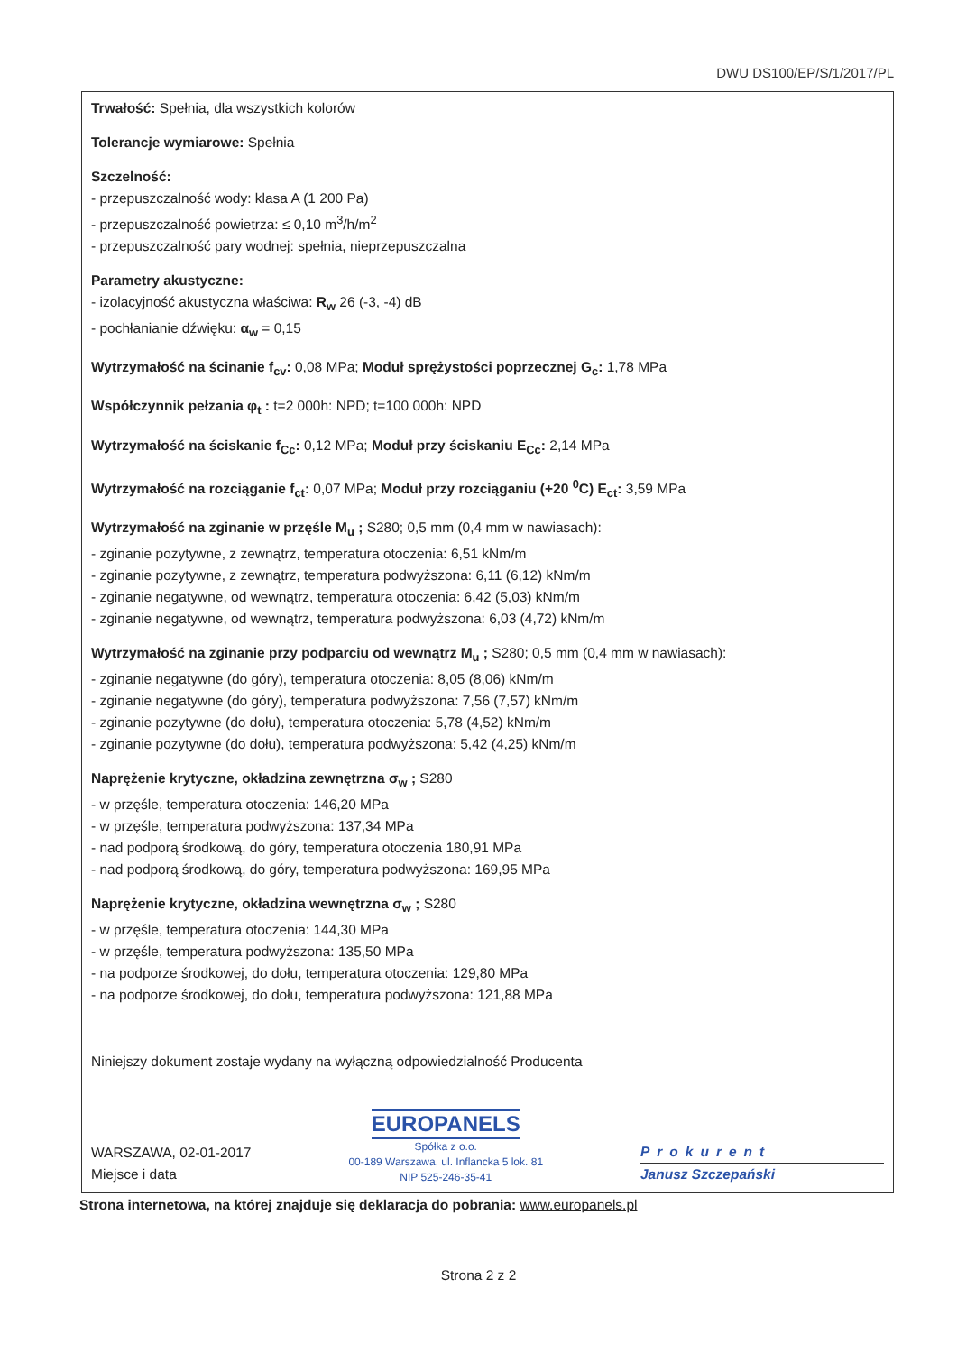DWU DS100/EP/S/1/2017/PL
Trwałość: Spełnia, dla wszystkich kolorów
Tolerancje wymiarowe: Spełnia
Szczelność:
- przepuszczalność wody: klasa A (1 200 Pa)
- przepuszczalność powietrza: ≤ 0,10 m<sup>3</sup>/h/m<sup>2</sup>
- przepuszczalność pary wodnej: spełnia, nieprzepuszczalna
Parametry akustyczne:
- izolacyjność akustyczna właściwa: R<sub>w</sub> 26 (-3, -4) dB
- pochłanianie dźwięku: α<sub>w</sub> = 0,15
Wytrzymałość na ścinanie f<sub>cv</sub>: 0,08 MPa; Moduł sprężystości poprzecznej G<sub>c</sub>: 1,78 MPa
Współczynnik pełzania φ<sub>t</sub> : t=2 000h: NPD; t=100 000h: NPD
Wytrzymałość na ściskanie f<sub>Cc</sub>: 0,12 MPa; Moduł przy ściskaniu E<sub>Cc</sub>: 2,14 MPa
Wytrzymałość na rozciąganie f<sub>ct</sub>: 0,07 MPa; Moduł przy rozciąganiu (+20 <sup>0</sup>C) E<sub>ct</sub>: 3,59 MPa
Wytrzymałość na zginanie w przęśle M<sub>u</sub> ; S280; 0,5 mm (0,4 mm w nawiasach):
- zginanie pozytywne, z zewnątrz, temperatura otoczenia: 6,51 kNm/m
- zginanie pozytywne, z zewnątrz, temperatura podwyższona: 6,11 (6,12) kNm/m
- zginanie negatywne, od wewnątrz, temperatura otoczenia: 6,42 (5,03) kNm/m
- zginanie negatywne, od wewnątrz, temperatura podwyższona: 6,03 (4,72) kNm/m
Wytrzymałość na zginanie przy podparciu od wewnątrz M<sub>u</sub> ; S280; 0,5 mm (0,4 mm w nawiasach):
- zginanie negatywne (do góry), temperatura otoczenia: 8,05 (8,06) kNm/m
- zginanie negatywne (do góry), temperatura podwyższona: 7,56 (7,57) kNm/m
- zginanie pozytywne (do dołu), temperatura otoczenia: 5,78 (4,52) kNm/m
- zginanie pozytywne (do dołu), temperatura podwyższona: 5,42 (4,25) kNm/m
Naprężenie krytyczne, okładzina zewnętrzna σ<sub>w</sub> ; S280
- w przęśle, temperatura otoczenia: 146,20 MPa
- w przęśle, temperatura podwyższona: 137,34 MPa
- nad podporą środkową, do góry, temperatura otoczenia 180,91 MPa
- nad podporą środkową, do góry, temperatura podwyższona: 169,95 MPa
Naprężenie krytyczne, okładzina wewnętrzna σ<sub>w</sub> ; S280
- w przęśle, temperatura otoczenia: 144,30 MPa
- w przęśle, temperatura podwyższona: 135,50 MPa
- na podporze środkowej, do dołu, temperatura otoczenia: 129,80 MPa
- na podporze środkowej, do dołu, temperatura podwyższona: 121,88 MPa
Niniejszy dokument zostaje wydany na wyłączną odpowiedzialność Producenta
WARSZAWA, 02-01-2017
Miejsce i data
EUROPANELS
Spółka z o.o.
00-189 Warszawa, ul. Inflancka 5 lok. 81
NIP 525-246-35-41
Prokurent
Janusz Szczepański
Strona internetowa, na której znajduje się deklaracja do pobrania: www.europanels.pl
Strona 2 z 2